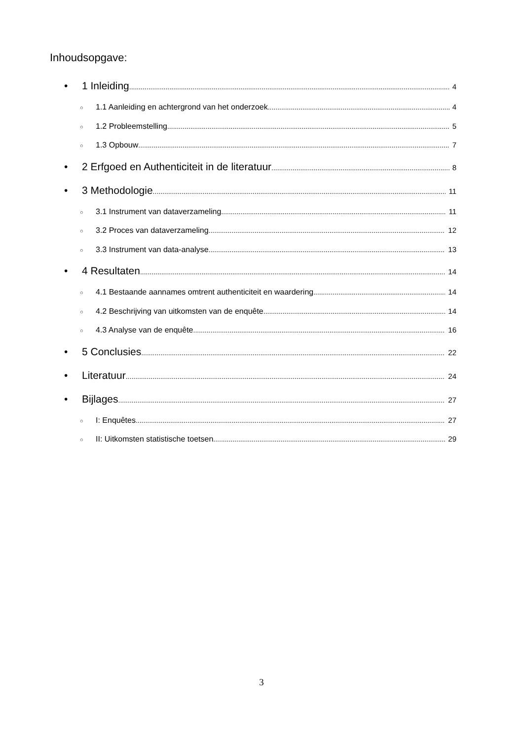Inhoudsopgave:
• 1 Inleiding 4
○ 1.1 Aanleiding en achtergrond van het onderzoek 4
○ 1.2 Probleemstelling 5
○ 1.3 Opbouw 7
• 2 Erfgoed en Authenticiteit in de literatuur 8
• 3 Methodologie 11
○ 3.1 Instrument van dataverzameling 11
○ 3.2 Proces van dataverzameling 12
○ 3.3 Instrument van data-analyse 13
• 4 Resultaten 14
○ 4.1 Bestaande aannames omtrent authenticiteit en waardering 14
○ 4.2 Beschrijving van uitkomsten van de enquête 14
○ 4.3 Analyse van de enquête 16
• 5 Conclusies 22
• Literatuur 24
• Bijlages 27
○ I: Enquêtes 27
○ II: Uitkomsten statistische toetsen 29
3